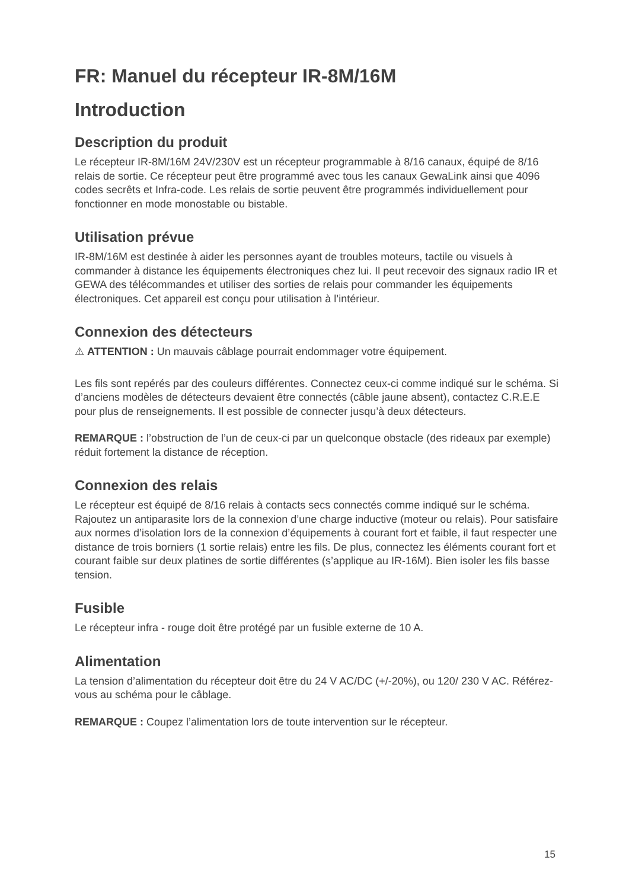FR: Manuel du récepteur IR-8M/16M
Introduction
Description du produit
Le récepteur IR-8M/16M 24V/230V est un récepteur programmable à 8/16 canaux, équipé de 8/16 relais de sortie. Ce récepteur peut être programmé avec tous les canaux GewaLink ainsi que 4096 codes secrêts et Infra-code. Les relais de sortie peuvent être programmés individuellement pour fonctionner en mode monostable ou bistable.
Utilisation prévue
IR-8M/16M est destinée à aider les personnes ayant de troubles moteurs, tactile ou visuels à commander à distance les équipements électroniques chez lui. Il peut recevoir des signaux radio IR et GEWA des télécommandes et utiliser des sorties de relais pour commander les équipements électroniques. Cet appareil est conçu pour utilisation à l’intérieur.
Connexion des détecteurs
⚠ ATTENTION : Un mauvais câblage pourrait endommager votre équipement.
Les fils sont repérés par des couleurs différentes. Connectez ceux-ci comme indiqué sur le schéma. Si d’anciens modèles de détecteurs devaient être connectés (câble jaune absent), contactez C.R.E.E pour plus de renseignements. Il est possible de connecter jusqu’à deux détecteurs.
REMARQUE : l’obstruction de l’un de ceux-ci par un quelconque obstacle (des rideaux par exemple) réduit fortement la distance de réception.
Connexion des relais
Le récepteur est équipé de 8/16 relais à contacts secs connectés comme indiqué sur le schéma. Rajoutez un antiparasite lors de la connexion d’une charge inductive (moteur ou relais). Pour satisfaire aux normes d’isolation lors de la connexion d’équipements à courant fort et faible, il faut respecter une distance de trois borniers (1 sortie relais) entre les fils. De plus, connectez les éléments courant fort et courant faible sur deux platines de sortie différentes (s’applique au IR-16M). Bien isoler les fils basse tension.
Fusible
Le récepteur infra - rouge doit être protégé par un fusible externe de 10 A.
Alimentation
La tension d’alimentation du récepteur doit être du 24 V AC/DC (+/-20%), ou 120/ 230 V AC. Référez-vous au schéma pour le câblage.
REMARQUE : Coupez l’alimentation lors de toute intervention sur le récepteur.
15